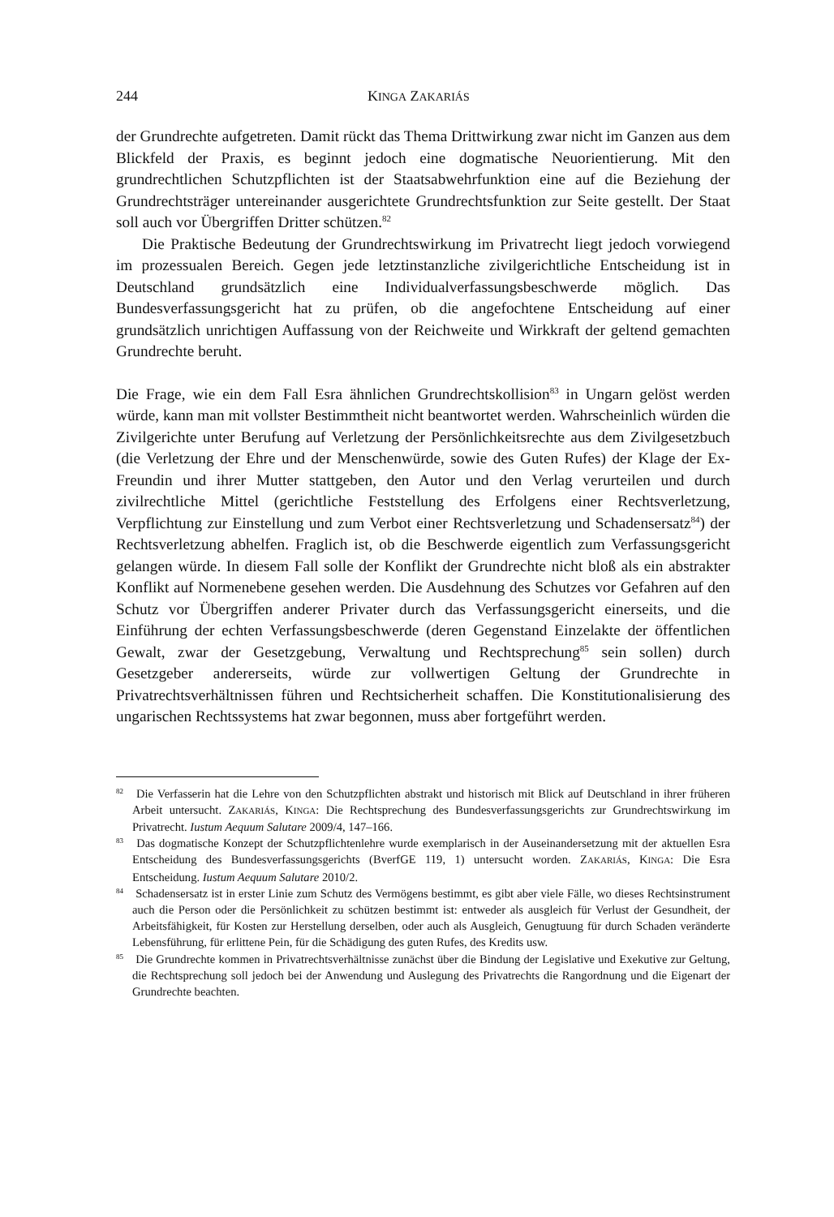244 KINGA ZAKARIÁS
der Grundrechte aufgetreten. Damit rückt das Thema Drittwirkung zwar nicht im Ganzen aus dem Blickfeld der Praxis, es beginnt jedoch eine dogmatische Neuorientierung. Mit den grundrechtlichen Schutzpflichten ist der Staatsabwehrfunktion eine auf die Beziehung der Grundrechtsträger untereinander ausgerichtete Grundrechtsfunktion zur Seite gestellt. Der Staat soll auch vor Übergriffen Dritter schützen.<sup>82</sup>
Die Praktische Bedeutung der Grundrechtswirkung im Privatrecht liegt jedoch vorwiegend im prozessualen Bereich. Gegen jede letztinstanzliche zivilgerichtliche Entscheidung ist in Deutschland grundsätzlich eine Individualverfassungsbeschwerde möglich. Das Bundesverfassungsgericht hat zu prüfen, ob die angefochtene Entscheidung auf einer grundsätzlich unrichtigen Auffassung von der Reichweite und Wirkkraft der geltend gemachten Grundrechte beruht.
Die Frage, wie ein dem Fall Esra ähnlichen Grundrechtskollision<sup>83</sup> in Ungarn gelöst werden würde, kann man mit vollster Bestimmtheit nicht beantwortet werden. Wahrscheinlich würden die Zivilgerichte unter Berufung auf Verletzung der Persönlichkeitsrechte aus dem Zivilgesetzbuch (die Verletzung der Ehre und der Menschenwürde, sowie des Guten Rufes) der Klage der Ex-Freundin und ihrer Mutter stattgeben, den Autor und den Verlag verurteilen und durch zivilrechtliche Mittel (gerichtliche Feststellung des Erfolgens einer Rechtsverletzung, Verpflichtung zur Einstellung und zum Verbot einer Rechtsverletzung und Schadensersatz<sup>84</sup>) der Rechtsverletzung abhelfen. Fraglich ist, ob die Beschwerde eigentlich zum Verfassungsgericht gelangen würde. In diesem Fall solle der Konflikt der Grundrechte nicht bloß als ein abstrakter Konflikt auf Normenebene gesehen werden. Die Ausdehnung des Schutzes vor Gefahren auf den Schutz vor Übergriffen anderer Privater durch das Verfassungsgericht einerseits, und die Einführung der echten Verfassungsbeschwerde (deren Gegenstand Einzelakte der öffentlichen Gewalt, zwar der Gesetzgebung, Verwaltung und Rechtsprechung<sup>85</sup> sein sollen) durch Gesetzgeber andererseits, würde zur vollwertigen Geltung der Grundrechte in Privatrechtsverhältnissen führen und Rechtsicherheit schaffen. Die Konstitutionalisierung des ungarischen Rechtssystems hat zwar begonnen, muss aber fortgeführt werden.
<sup>82</sup> Die Verfasserin hat die Lehre von den Schutzpflichten abstrakt und historisch mit Blick auf Deutschland in ihrer früheren Arbeit untersucht. ZAKARIÁS, KINGA: Die Rechtsprechung des Bundesverfassungsgerichts zur Grundrechtswirkung im Privatrecht. Iustum Aequum Salutare 2009/4, 147–166.
<sup>83</sup> Das dogmatische Konzept der Schutzpflichtenlehre wurde exemplarisch in der Auseinandersetzung mit der aktuellen Esra Entscheidung des Bundesverfassungsgerichts (BverfGE 119, 1) untersucht worden. ZAKARIÁS, KINGA: Die Esra Entscheidung. Iustum Aequum Salutare 2010/2.
<sup>84</sup> Schadensersatz ist in erster Linie zum Schutz des Vermögens bestimmt, es gibt aber viele Fälle, wo dieses Rechtsinstrument auch die Person oder die Persönlichkeit zu schützen bestimmt ist: entweder als ausgleich für Verlust der Gesundheit, der Arbeitsfähigkeit, für Kosten zur Herstellung derselben, oder auch als Ausgleich, Genugtuung für durch Schaden veränderte Lebensführung, für erlittene Pein, für die Schädigung des guten Rufes, des Kredits usw.
<sup>85</sup> Die Grundrechte kommen in Privatrechtsverhältnisse zunächst über die Bindung der Legislative und Exekutive zur Geltung, die Rechtsprechung soll jedoch bei der Anwendung und Auslegung des Privatrechts die Rangordnung und die Eigenart der Grundrechte beachten.